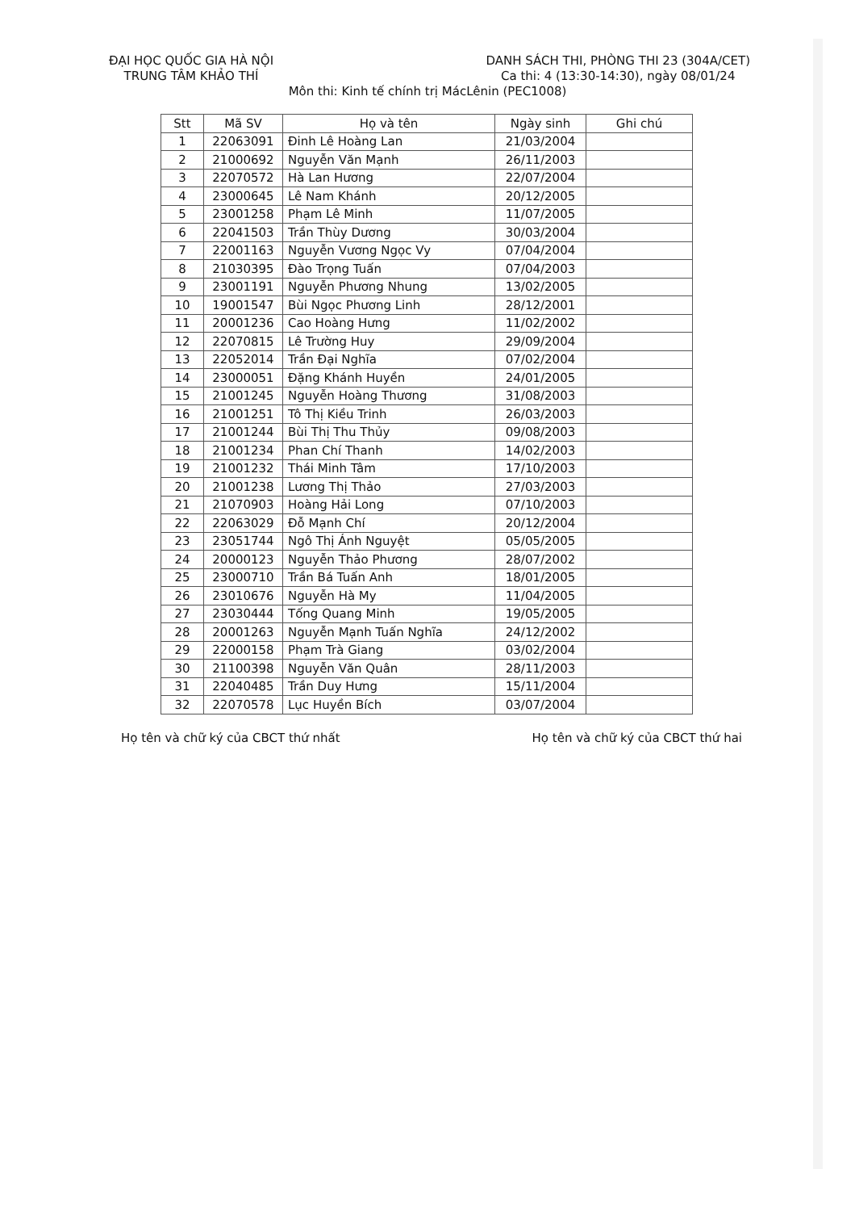ĐẠI HỌC QUỐC GIA HÀ NỘI
TRUNG TÂM KHẢO THÍ
DANH SÁCH THI, PHÒNG THI 23 (304A/CET)
Ca thi: 4 (13:30-14:30), ngày 08/01/24
Môn thi: Kinh tế chính trị MácLênin (PEC1008)
| Stt | Mã SV | Họ và tên | Ngày sinh | Ghi chú |
| --- | --- | --- | --- | --- |
| 1 | 22063091 | Đinh Lê Hoàng Lan | 21/03/2004 | |
| 2 | 21000692 | Nguyễn Văn Mạnh | 26/11/2003 | |
| 3 | 22070572 | Hà Lan Hương | 22/07/2004 | |
| 4 | 23000645 | Lê Nam Khánh | 20/12/2005 | |
| 5 | 23001258 | Phạm Lê Minh | 11/07/2005 | |
| 6 | 22041503 | Trần Thùy Dương | 30/03/2004 | |
| 7 | 22001163 | Nguyễn Vương Ngọc Vy | 07/04/2004 | |
| 8 | 21030395 | Đào Trọng Tuấn | 07/04/2003 | |
| 9 | 23001191 | Nguyễn Phương Nhung | 13/02/2005 | |
| 10 | 19001547 | Bùi Ngọc Phương Linh | 28/12/2001 | |
| 11 | 20001236 | Cao Hoàng Hưng | 11/02/2002 | |
| 12 | 22070815 | Lê Trường Huy | 29/09/2004 | |
| 13 | 22052014 | Trần Đại Nghĩa | 07/02/2004 | |
| 14 | 23000051 | Đặng Khánh Huyền | 24/01/2005 | |
| 15 | 21001245 | Nguyễn Hoàng Thương | 31/08/2003 | |
| 16 | 21001251 | Tô Thị Kiều Trinh | 26/03/2003 | |
| 17 | 21001244 | Bùi Thị Thu Thủy | 09/08/2003 | |
| 18 | 21001234 | Phan Chí Thanh | 14/02/2003 | |
| 19 | 21001232 | Thái Minh Tâm | 17/10/2003 | |
| 20 | 21001238 | Lương Thị Thảo | 27/03/2003 | |
| 21 | 21070903 | Hoàng Hải Long | 07/10/2003 | |
| 22 | 22063029 | Đỗ Mạnh Chí | 20/12/2004 | |
| 23 | 23051744 | Ngô Thị Ánh Nguyệt | 05/05/2005 | |
| 24 | 20000123 | Nguyễn Thảo Phương | 28/07/2002 | |
| 25 | 23000710 | Trần Bá Tuấn Anh | 18/01/2005 | |
| 26 | 23010676 | Nguyễn Hà My | 11/04/2005 | |
| 27 | 23030444 | Tống Quang Minh | 19/05/2005 | |
| 28 | 20001263 | Nguyễn Mạnh Tuấn Nghĩa | 24/12/2002 | |
| 29 | 22000158 | Phạm Trà Giang | 03/02/2004 | |
| 30 | 21100398 | Nguyễn Văn Quân | 28/11/2003 | |
| 31 | 22040485 | Trần Duy Hưng | 15/11/2004 | |
| 32 | 22070578 | Lục Huyền Bích | 03/07/2004 | |
Họ tên và chữ ký của CBCT thứ nhất
Họ tên và chữ ký của CBCT thứ hai